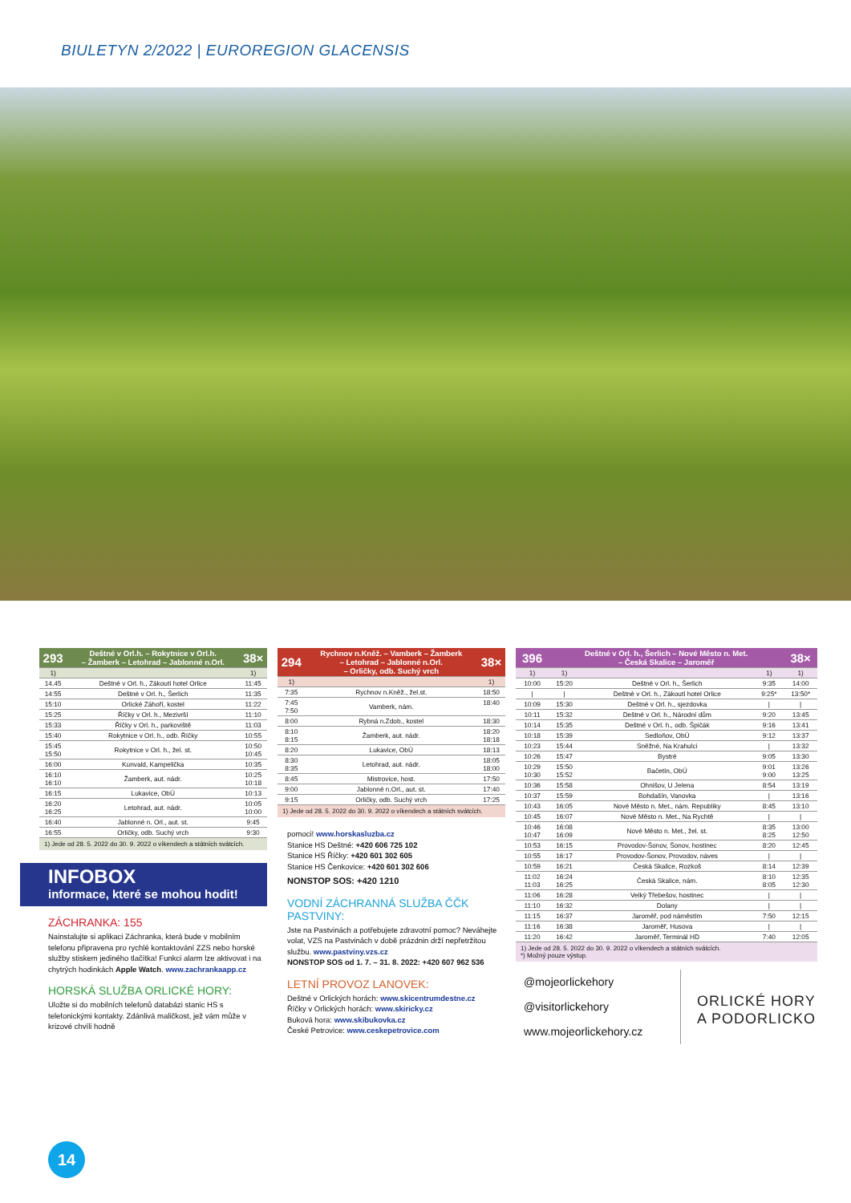BIULETYN 2/2022 | EUROREGION GLACENSIS
| 293 | Deštné v Orl.h. – Rokytnice v Orl.h. – Žamberk – Letohrad – Jablonné n.Orl. | 38× |
| 1) | | 1) |
| 14.45 | Deštné v Orl. h., Zákoutí hotel Orlice | 11:45 |
| 14:55 | Deštné v Orl. h., Šerlich | 11:35 |
| 15:10 | Orlické Záhoří, kostel | 11:22 |
| 15:25 | Říčky v Orl. h., Mezivrší | 11:10 |
| 15:33 | Říčky v Orl. h., parkoviště | 11:03 |
| 15:40 | Rokytnice v Orl. h., odb. Říčky | 10:55 |
| 15:45 15:50 | Rokytnice v Orl. h., žel. st. | 10:50 10:45 |
| 16:00 | Kunvald, Kampelička | 10:35 |
| 16:10 16:10 | Žamberk, aut. nádr. | 10:25 10:18 |
| 16:15 | Lukavice, ObÚ | 10:13 |
| 16:20 16:25 | Letohrad, aut. nádr. | 10:05 10:00 |
| 16:40 | Jablonné n. Orl., aut. st. | 9:45 |
| 16:55 | Orličky, odb. Suchý vrch | 9:30 |
1) Jede od 28. 5. 2022 do 30. 9. 2022 o víkendech a státních svátcích.
INFOBOX
informace, které se mohou hodit!
ZÁCHRANKA: 155
Nainstalujte si aplikaci Záchranka, která bude v mobilním telefonu připravena pro rychlé kontaktování ZZS nebo horské služby stiskem jediného tlačítka! Funkci alarm lze aktivovat i na chytrých hodinkách Apple Watch. www.zachrankaapp.cz
HORSKÁ SLUŽBA ORLICKÉ HORY:
Uložte si do mobilních telefonů databázi stanic HS s telefonickými kontakty. Zdánlivá maličkost, jež vám může v krizové chvíli hodně
| 294 | Rychnov n.Kněž. – Vamberk – Žamberk – Letohrad – Jablonné n.Orl. – Orličky, odb. Suchý vrch | 38× |
| 1) | | 1) |
| 7:35 | Rychnov n.Kněž., žel.st. | 18:50 |
| 7:45 7:50 | Vamberk, nám. | 18:40 |
| 8:00 | Rybná n.Zdob., kostel | 18:30 |
| 8:10 8:15 | Žamberk, aut. nádr. | 18:20 18:18 |
| 8:20 | Lukavice, ObÚ | 18:13 |
| 8:30 8:35 | Letohrad, aut. nádr. | 18:05 18:00 |
| 8:45 | Mistrovice, host. | 17:50 |
| 9:00 | Jablonné n.Orl., aut. st. | 17:40 |
| 9:15 | Orličky, odb. Suchý vrch | 17:25 |
1) Jede od 28. 5. 2022 do 30. 9. 2022 o víkendech a státních svátcích.
pomoci! www.horskasluzba.cz
Stanice HS Deštné: +420 606 725 102
Stanice HS Říčky: +420 601 302 605
Stanice HS Čenkovice: +420 601 302 606
NONSTOP SOS: +420 1210
VODNÍ ZÁCHRANNÁ SLUŽBA ČČK PASTVINY:
Jste na Pastvinách a potřebujete zdravotní pomoc? Neváhejte volat, VZS na Pastvinách v době prázdnin drží nepřetržitou službu. www.pastviny.vzs.cz
NONSTOP SOS od 1. 7. – 31. 8. 2022: +420 607 962 536
LETNÍ PROVOZ LANOVEK:
Deštné v Orlických horách: www.skicentrumdestne.cz
Říčky v Orlických horách: www.skiricky.cz
Buková hora: www.skibukovka.cz
České Petrovice: www.ceskepetrovice.com
| 396 | Deštné v Orl. h., Šerlich – Nové Město n. Met. – Česká Skalice – Jaroměř | | | 38× |
| 1) | 1) | | 1) | 1) |
| 10:00 | 15:20 | Deštné v Orl. h., Šerlich | 9:35 | 14:00 |
| / | / | Deštné v Orl. h., Zákoutí hotel Orlice | 9:25* | 13:50* |
| 10:09 | 15:30 | Deštné v Orl. h., sjezdovka | / | / |
| 10:11 | 15:32 | Deštné v Orl. h., Národní dům | 9:20 | 13:45 |
| 10:14 | 15:35 | Deštné v Orl. h., odb. Špičák | 9:16 | 13:41 |
| 10:18 | 15:39 | Sedloňov, ObÚ | 9:12 | 13:37 |
| 10:23 | 15:44 | Sněžné, Na Krahulci | / | 13:32 |
| 10:26 | 15:47 | Bystré | 9:05 | 13:30 |
| 10:29 10:30 | 15:50 15:52 | Bačetín, ObÚ | 9:01 9:00 | 13:26 13:25 |
| 10:36 | 15:58 | Ohnišov, U Jelena | 8:54 | 13:19 |
| 10:37 | 15:59 | Bohdašín, Vanovka | / | 13:16 |
| 10:43 | 16:05 | Nové Město n. Met., nám. Republiky | 8:45 | 13:10 |
| 10:45 | 16:07 | Nové Město n. Met., Na Rychtě | / | / |
| 10:46 10:47 | 16:08 16:09 | Nové Město n. Met., žel. st. | 8:35 8:25 | 13:00 12:50 |
| 10:53 | 16:15 | Provodov-Šonov, Šonov, hostinec | 8:20 | 12:45 |
| 10:55 | 16:17 | Provodov-Šonov, Provodov, náves | / | / |
| 10:59 | 16:21 | Česká Skalice, Rozkoš | 8:14 | 12:39 |
| 11:02 11:03 | 16:24 16:25 | Česká Skalice, nám. | 8:10 8:05 | 12:35 12:30 |
| 11:06 | 16:28 | Velký Třebešov, hostinec | / | / |
| 11:10 | 16:32 | Dolany | / | / |
| 11:15 | 16:37 | Jaroměř, pod náměstím | 7:50 | 12:15 |
| 11:16 | 16:38 | Jaroměř, Husova | / | / |
| 11:20 | 16:42 | Jaroměř, Terminál HD | 7:40 | 12:05 |
1) Jede od 28. 5. 2022 do 30. 9. 2022 o víkendech a státních svátcích.
*) Možný pouze výstup.
@mojeorlickehory
@visitorlickehory
www.mojeorlickehory.cz
ORLICKÉ HORY
A PODORLICKO
14